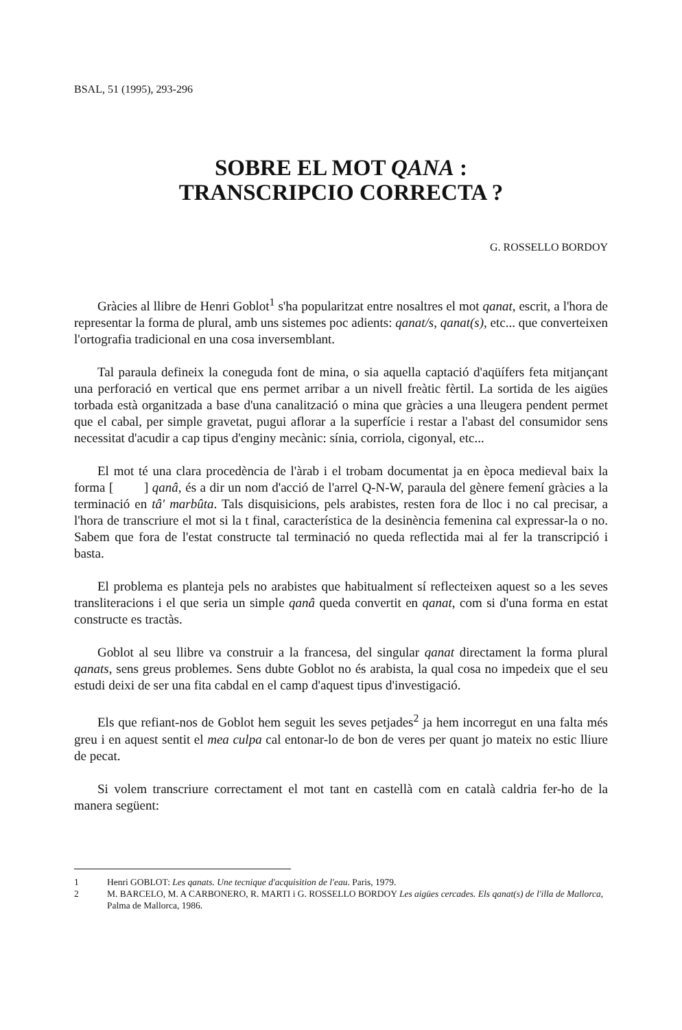BSAL, 51 (1995), 293-296
SOBRE EL MOT QANA :
TRANSCRIPCIO CORRECTA ?
G. ROSSELLO BORDOY
Gràcies al llibre de Henri Goblot<sup>1</sup> s'ha popularitzat entre nosaltres el mot qanat, escrit, a l'hora de representar la forma de plural, amb uns sistemes poc adients: qanat/s, qanat(s), etc... que converteixen l'ortografia tradicional en una cosa inversemblant.
Tal paraula defineix la coneguda font de mina, o sia aquella captació d'aqüífers feta mitjançant una perforació en vertical que ens permet arribar a un nivell freàtic fèrtil. La sortida de les aigües torbada està organitzada a base d'una canalització o mina que gràcies a una lleugera pendent permet que el cabal, per simple gravetat, pugui aflorar a la superfície i restar a l'abast del consumidor sens necessitat d'acudir a cap tipus d'enginy mecànic: sínia, corriola, cigonyal, etc...
El mot té una clara procedència de l'àrab i el trobam documentat ja en època medieval baix la forma [ ] qanâ, és a dir un nom d'acció de l'arrel Q-N-W, paraula del gènere femení gràcies a la terminació en tâ' marbûta. Tals disquisicions, pels arabistes, resten fora de lloc i no cal precisar, a l'hora de transcriure el mot si la t final, característica de la desinència femenina cal expressar-la o no. Sabem que fora de l'estat constructe tal terminació no queda reflectida mai al fer la transcripció i basta.
El problema es planteja pels no arabistes que habitualment sí reflecteixen aquest so a les seves transliteracions i el que seria un simple qanâ queda convertit en qanat, com si d'una forma en estat constructe es tractàs.
Goblot al seu llibre va construir a la francesa, del singular qanat directament la forma plural qanats, sens greus problemes. Sens dubte Goblot no és arabista, la qual cosa no impedeix que el seu estudi deixi de ser una fita cabdal en el camp d'aquest tipus d'investigació.
Els que refiant-nos de Goblot hem seguit les seves petjades<sup>2</sup> ja hem incorregut en una falta més greu i en aquest sentit el mea culpa cal entonar-lo de bon de veres per quant jo mateix no estic lliure de pecat.
Si volem transcriure correctament el mot tant en castellà com en català caldria fer-ho de la manera següent:
1 Henri GOBLOT: Les qanats. Une tecnique d'acquisition de l'eau. Paris, 1979.
2 M. BARCELO, M. A CARBONERO, R. MARTI i G. ROSSELLO BORDOY Les aigües cercades. Els qanat(s) de l'illa de Mallorca, Palma de Mallorca, 1986.